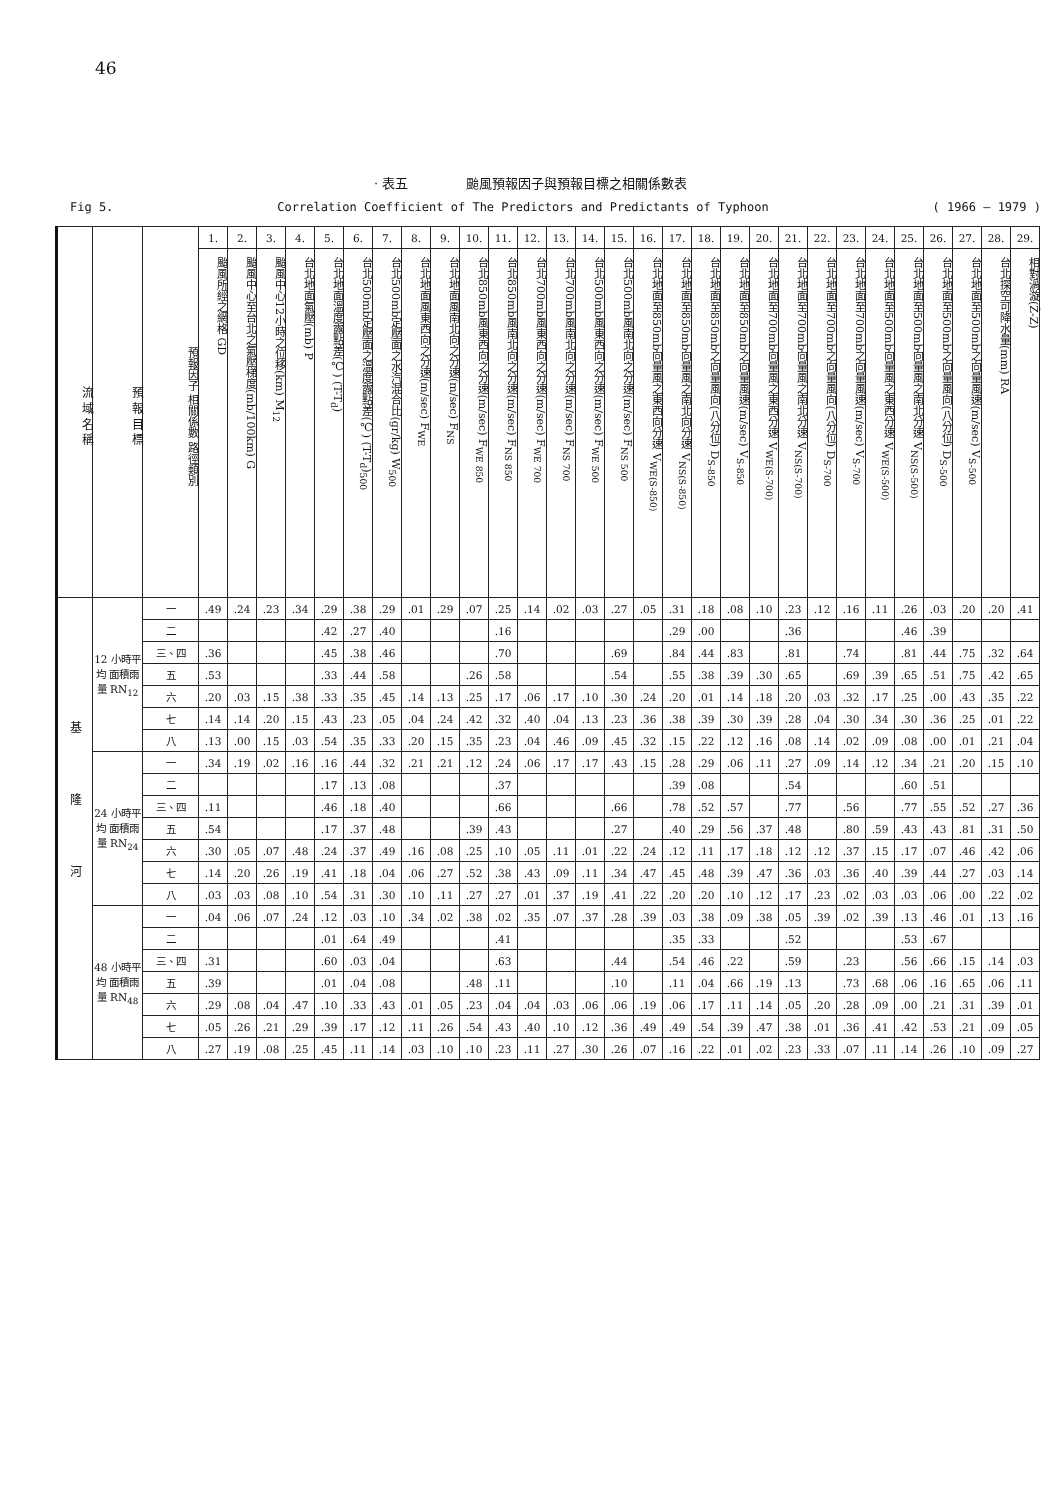46
· 表五 颱風預報因子與預報目標之相關係數表
Fig 5. Correlation Coefficient of The Predictors and Predictants of Typhoon ( 1966 — 1979 )
| 流 域 名 稱 | 預 報 目 標 | 預報因子 相關係數 路徑類別 | 1. | 2. | 3. | 4. | 5. | 6. | 7. | 8. | 9. | 10. | 11. | 12. | 13. | 14. | 15. | 16. | 17. | 18. | 19. | 20. | 21. | 22. | 23. | 24. | 25. | 26. | 27. | 28. | 29. |
| --- | --- | --- | --- | --- | --- | --- | --- | --- | --- | --- | --- | --- | --- | --- | --- | --- | --- | --- | --- | --- | --- | --- | --- | --- | --- | --- | --- | --- | --- | --- | --- |
| | | | 颱風所經之網格 GD | 颱風中心至台北之氣壓梯度(mb/100km) G | 颱風中心12小時之位移(km) M<sub>12</sub> | 台北地面氣壓(mb) P | 台北地面溫度露點差(℃) (T-T<sub>d</sub>) | 台北500mb定壓面之溫度露點差(℃) (T-T<sub>d</sub>)<sub>500</sub> | 台北500mb定壓面之水汽混合比(gr/kg) W<sub>500</sub> | 台北地面風東西向之分速(m/sec) F<sub>WE</sub> | 台北地面風南北向之分速(m/sec) F<sub>NS</sub> | 台北850mb風東西向之分速(m/sec) F<sub>WE 850</sub> | 台北850mb風南北向之分速(m/sec) F<sub>NS 850</sub> | 台北700mb風東西向之分速(m/sec) F<sub>WE 700</sub> | 台北700mb風南北向之分速(m/sec) F<sub>NS 700</sub> | 台北500mb風東西向之分速(m/sec) F<sub>WE 500</sub> | 台北500mb風南北向之分速(m/sec) F<sub>NS 500</sub> | 台北地面至850mb向量風之東西向分速 V<sub>WE(S-850)</sub> | 台北地面至850mb向量風之南北向分速 V<sub>NS(S-850)</sub> | 台北地面至850mb之向量風向(八分位) D<sub>S-850</sub> | 台北地面至850mb之向量風速(m/sec) V<sub>S-850</sub> | 台北地面至700mb向量風之東西分速 V<sub>WE(S-700)</sub> | 台北地面至700mb向量風之南北分速 V<sub>NS(S-700)</sub> | 台北地面至700mb之向量風向(八分位) D<sub>S-700</sub> | 台北地面至700mb之向量風速(m/sec) V<sub>S-700</sub> | 台北地面至500mb向量風之東西分速 V<sub>WE(S-500)</sub> | 台北地面至500mb向量風之南北分速 V<sub>NS(S-500)</sub> | 台北地面至500mb之向量風向(八分位) D<sub>S-500</sub> | 台北地面至500mb之向量風速(m/sec) V<sub>S-500</sub> | 台北探空可降水量(mm) RA | 相對渦漩(Z̄-Z) |
| 基隆河 | 12 小時平均 面積雨量 RN<sub>12</sub> | 一 | .49 | .24 | .23 | .34 | .29 | .38 | .29 | .01 | .29 | .07 | .25 | .14 | .02 | .03 | .27 | .05 | .31 | .18 | .08 | .10 | .23 | .12 | .16 | .11 | .26 | .03 | .20 | .20 | .41 |
| | | 二 | | | | | .42 | .27 | .40 | | | | .16 | | | | | | .29 | .00 | | | .36 | | | | .46 | .39 | | | |
| | | 三、四 | .36 | | | | .45 | .38 | .46 | | | | .70 | | | | .69 | | .84 | .44 | .83 | | .81 | | .74 | | .81 | .44 | .75 | .32 | .64 |
| | | 五 | .53 | | | | .33 | .44 | .58 | | | .26 | .58 | | | | .54 | | .55 | .38 | .39 | .30 | .65 | | .69 | .39 | .65 | .51 | .75 | .42 | .65 |
| | | 六 | .20 | .03 | .15 | .38 | .33 | .35 | .45 | .14 | .13 | .25 | .17 | .06 | .17 | .10 | .30 | .24 | .20 | .01 | .14 | .18 | .20 | .03 | .32 | .17 | .25 | .00 | .43 | .35 | .22 |
| | | 七 | .14 | .14 | .20 | .15 | .43 | .23 | .05 | .04 | .24 | .42 | .32 | .40 | .04 | .13 | .23 | .36 | .38 | .39 | .30 | .39 | .28 | .04 | .30 | .34 | .30 | .36 | .25 | .01 | .22 |
| | | 八 | .13 | .00 | .15 | .03 | .54 | .35 | .33 | .20 | .15 | .35 | .23 | .04 | .46 | .09 | .45 | .32 | .15 | .22 | .12 | .16 | .08 | .14 | .02 | .09 | .08 | .00 | .01 | .21 | .04 |
| | 24 小時平均 面積雨量 RN<sub>24</sub> | 一 | .34 | .19 | .02 | .16 | .16 | .44 | .32 | .21 | .21 | .12 | .24 | .06 | .17 | .17 | .43 | .15 | .28 | .29 | .06 | .11 | .27 | .09 | .14 | .12 | .34 | .21 | .20 | .15 | .10 |
| | | 二 | | | | | .17 | .13 | .08 | | | | .37 | | | | | | .39 | .08 | | | .54 | | | | .60 | .51 | | | |
| | | 三、四 | .11 | | | | .46 | .18 | .40 | | | | .66 | | | | .66 | | .78 | .52 | .57 | | .77 | | .56 | | .77 | .55 | .52 | .27 | .36 |
| | | 五 | .54 | | | | .17 | .37 | .48 | | | .39 | .43 | | | | .27 | | .40 | .29 | .56 | .37 | .48 | | .80 | .59 | .43 | .43 | .81 | .31 | .50 |
| | | 六 | .30 | .05 | .07 | .48 | .24 | .37 | .49 | .16 | .08 | .25 | .10 | .05 | .11 | .01 | .22 | .24 | .12 | .11 | .17 | .18 | .12 | .12 | .37 | .15 | .17 | .07 | .46 | .42 | .06 |
| | | 七 | .14 | .20 | .26 | .19 | .41 | .18 | .04 | .06 | .27 | .52 | .38 | .43 | .09 | .11 | .34 | .47 | .45 | .48 | .39 | .47 | .36 | .03 | .36 | .40 | .39 | .44 | .27 | .03 | .14 |
| | | 八 | .03 | .03 | .08 | .10 | .54 | .31 | .30 | .10 | .11 | .27 | .27 | .01 | .37 | .19 | .41 | .22 | .20 | .20 | .10 | .12 | .17 | .23 | .02 | .03 | .03 | .06 | .00 | .22 | .02 |
| | 48 小時平均 面積雨量 RN<sub>48</sub> | 一 | .04 | .06 | .07 | .24 | .12 | .03 | .10 | .34 | .02 | .38 | .02 | .35 | .07 | .37 | .28 | .39 | .03 | .38 | .09 | .38 | .05 | .39 | .02 | .39 | .13 | .46 | .01 | .13 | .16 |
| | | 二 | | | | | .01 | .64 | .49 | | | | .41 | | | | | | .35 | .33 | | | .52 | | | | .53 | .67 | | | |
| | | 三、四 | .31 | | | | .60 | .03 | .04 | | | | .63 | | | | .44 | | .54 | .46 | .22 | | .59 | | .23 | | .56 | .66 | .15 | .14 | .03 |
| | | 五 | .39 | | | | .01 | .04 | .08 | | | .48 | .11 | | | | .10 | | .11 | .04 | .66 | .19 | .13 | | .73 | .68 | .06 | .16 | .65 | .06 | .11 |
| | | 六 | .29 | .08 | .04 | .47 | .10 | .33 | .43 | .01 | .05 | .23 | .04 | .04 | .03 | .06 | .06 | .19 | .06 | .17 | .11 | .14 | .05 | .20 | .28 | .09 | .00 | .21 | .31 | .39 | .01 |
| | | 七 | .05 | .26 | .21 | .29 | .39 | .17 | .12 | .11 | .26 | .54 | .43 | .40 | .10 | .12 | .36 | .49 | .49 | .54 | .39 | .47 | .38 | .01 | .36 | .41 | .42 | .53 | .21 | .09 | .05 |
| | | 八 | .27 | .19 | .08 | .25 | .45 | .11 | .14 | .03 | .10 | .10 | .23 | .11 | .27 | .30 | .26 | .07 | .16 | .22 | .01 | .02 | .23 | .33 | .07 | .11 | .14 | .26 | .10 | .09 | .27 |